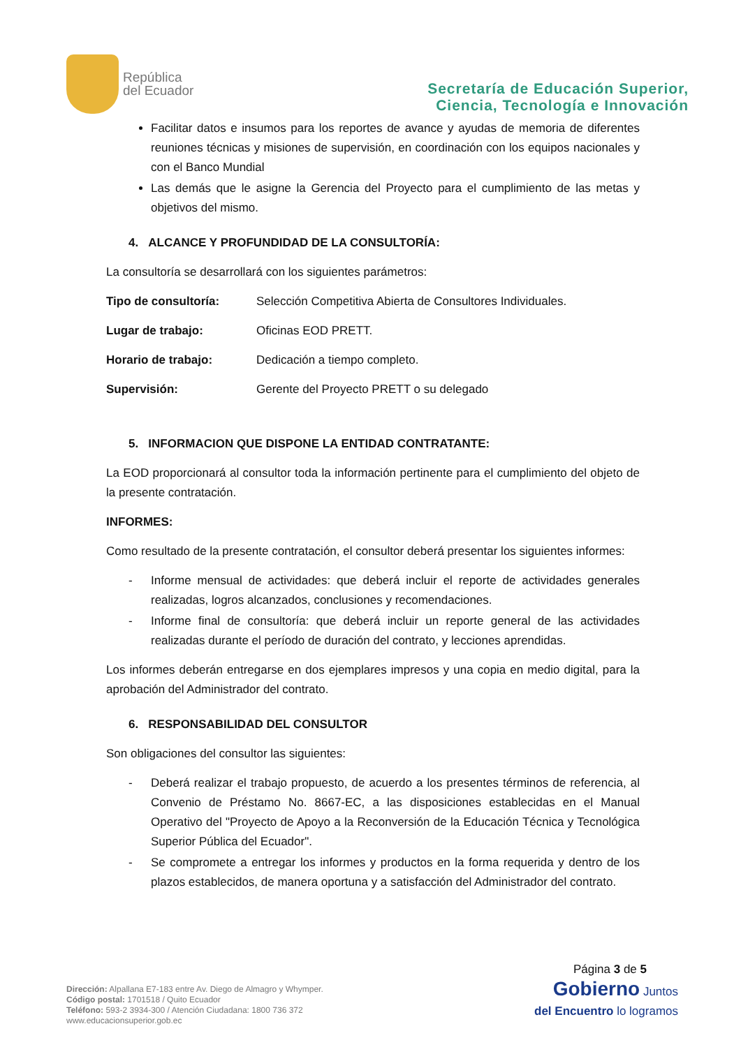República
del Ecuador
Secretaría de Educación Superior,
Ciencia, Tecnología e Innovación
Facilitar datos e insumos para los reportes de avance y ayudas de memoria de diferentes reuniones técnicas y misiones de supervisión, en coordinación con los equipos nacionales y con el Banco Mundial
Las demás que le asigne la Gerencia del Proyecto para el cumplimiento de las metas y objetivos del mismo.
4. ALCANCE Y PROFUNDIDAD DE LA CONSULTORÍA:
La consultoría se desarrollará con los siguientes parámetros:
Tipo de consultoría: Selección Competitiva Abierta de Consultores Individuales.
Lugar de trabajo: Oficinas EOD PRETT.
Horario de trabajo: Dedicación a tiempo completo.
Supervisión: Gerente del Proyecto PRETT o su delegado
5. INFORMACION QUE DISPONE LA ENTIDAD CONTRATANTE:
La EOD proporcionará al consultor toda la información pertinente para el cumplimiento del objeto de la presente contratación.
INFORMES:
Como resultado de la presente contratación, el consultor deberá presentar los siguientes informes:
- Informe mensual de actividades: que deberá incluir el reporte de actividades generales realizadas, logros alcanzados, conclusiones y recomendaciones.
- Informe final de consultoría: que deberá incluir un reporte general de las actividades realizadas durante el período de duración del contrato, y lecciones aprendidas.
Los informes deberán entregarse en dos ejemplares impresos y una copia en medio digital, para la aprobación del Administrador del contrato.
6. RESPONSABILIDAD DEL CONSULTOR
Son obligaciones del consultor las siguientes:
- Deberá realizar el trabajo propuesto, de acuerdo a los presentes términos de referencia, al Convenio de Préstamo No. 8667-EC, a las disposiciones establecidas en el Manual Operativo del "Proyecto de Apoyo a la Reconversión de la Educación Técnica y Tecnológica Superior Pública del Ecuador".
- Se compromete a entregar los informes y productos en la forma requerida y dentro de los plazos establecidos, de manera oportuna y a satisfacción del Administrador del contrato.
Dirección: Alpallana E7-183 entre Av. Diego de Almagro y Whymper.
Código postal: 1701518 / Quito Ecuador
Teléfono: 593-2 3934-300 / Atención Ciudadana: 1800 736 372
www.educacionsuperior.gob.ec
Página 3 de 5
Gobierno Juntos
del Encuentro lo logramos